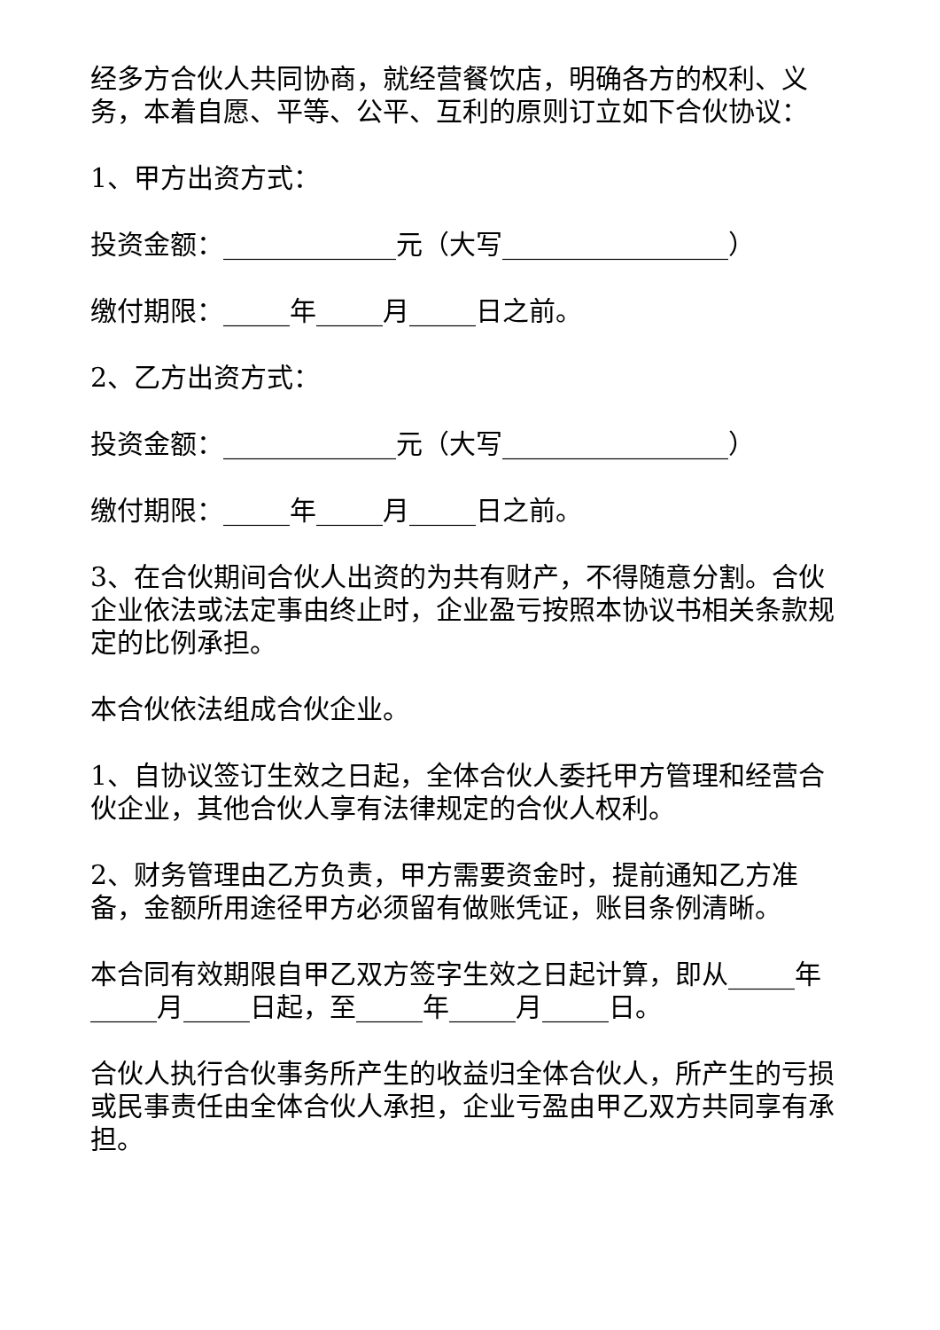经多方合伙人共同协商，就经营餐饮店，明确各方的权利、义务，本着自愿、平等、公平、互利的原则订立如下合伙协议：
1、甲方出资方式：
投资金额：_____________元（大写_________________）
缴付期限：_____年_____月_____日之前。
2、乙方出资方式：
投资金额：_____________元（大写_________________）
缴付期限：_____年_____月_____日之前。
3、在合伙期间合伙人出资的为共有财产，不得随意分割。合伙企业依法或法定事由终止时，企业盈亏按照本协议书相关条款规定的比例承担。
本合伙依法组成合伙企业。
1、自协议签订生效之日起，全体合伙人委托甲方管理和经营合伙企业，其他合伙人享有法律规定的合伙人权利。
2、财务管理由乙方负责，甲方需要资金时，提前通知乙方准备，金额所用途径甲方必须留有做账凭证，账目条例清晰。
本合同有效期限自甲乙双方签字生效之日起计算，即从_____年_____月_____日起，至_____年_____月_____日。
合伙人执行合伙事务所产生的收益归全体合伙人，所产生的亏损或民事责任由全体合伙人承担，企业亏盈由甲乙双方共同享有承担。